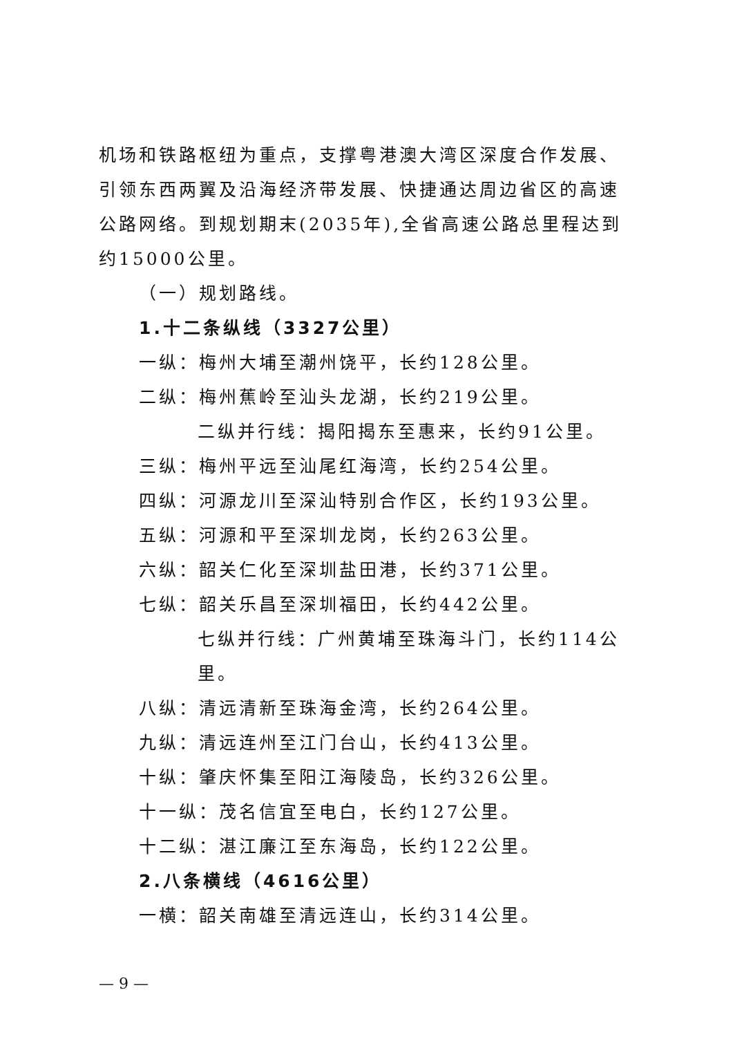机场和铁路枢纽为重点，支撑粤港澳大湾区深度合作发展、引领东西两翼及沿海经济带发展、快捷通达周边省区的高速公路网络。到规划期末(2035年),全省高速公路总里程达到约15000公里。
（一）规划路线。
1.十二条纵线（3327公里）
一纵：梅州大埔至潮州饶平，长约128公里。
二纵：梅州蕉岭至汕头龙湖，长约219公里。
二纵并行线：揭阳揭东至惠来，长约91公里。
三纵：梅州平远至汕尾红海湾，长约254公里。
四纵：河源龙川至深汕特别合作区，长约193公里。
五纵：河源和平至深圳龙岗，长约263公里。
六纵：韶关仁化至深圳盐田港，长约371公里。
七纵：韶关乐昌至深圳福田，长约442公里。
七纵并行线：广州黄埔至珠海斗门，长约114公里。
八纵：清远清新至珠海金湾，长约264公里。
九纵：清远连州至江门台山，长约413公里。
十纵：肇庆怀集至阳江海陵岛，长约326公里。
十一纵：茂名信宜至电白，长约127公里。
十二纵：湛江廉江至东海岛，长约122公里。
2.八条横线（4616公里）
一横：韶关南雄至清远连山，长约314公里。
— 9 —